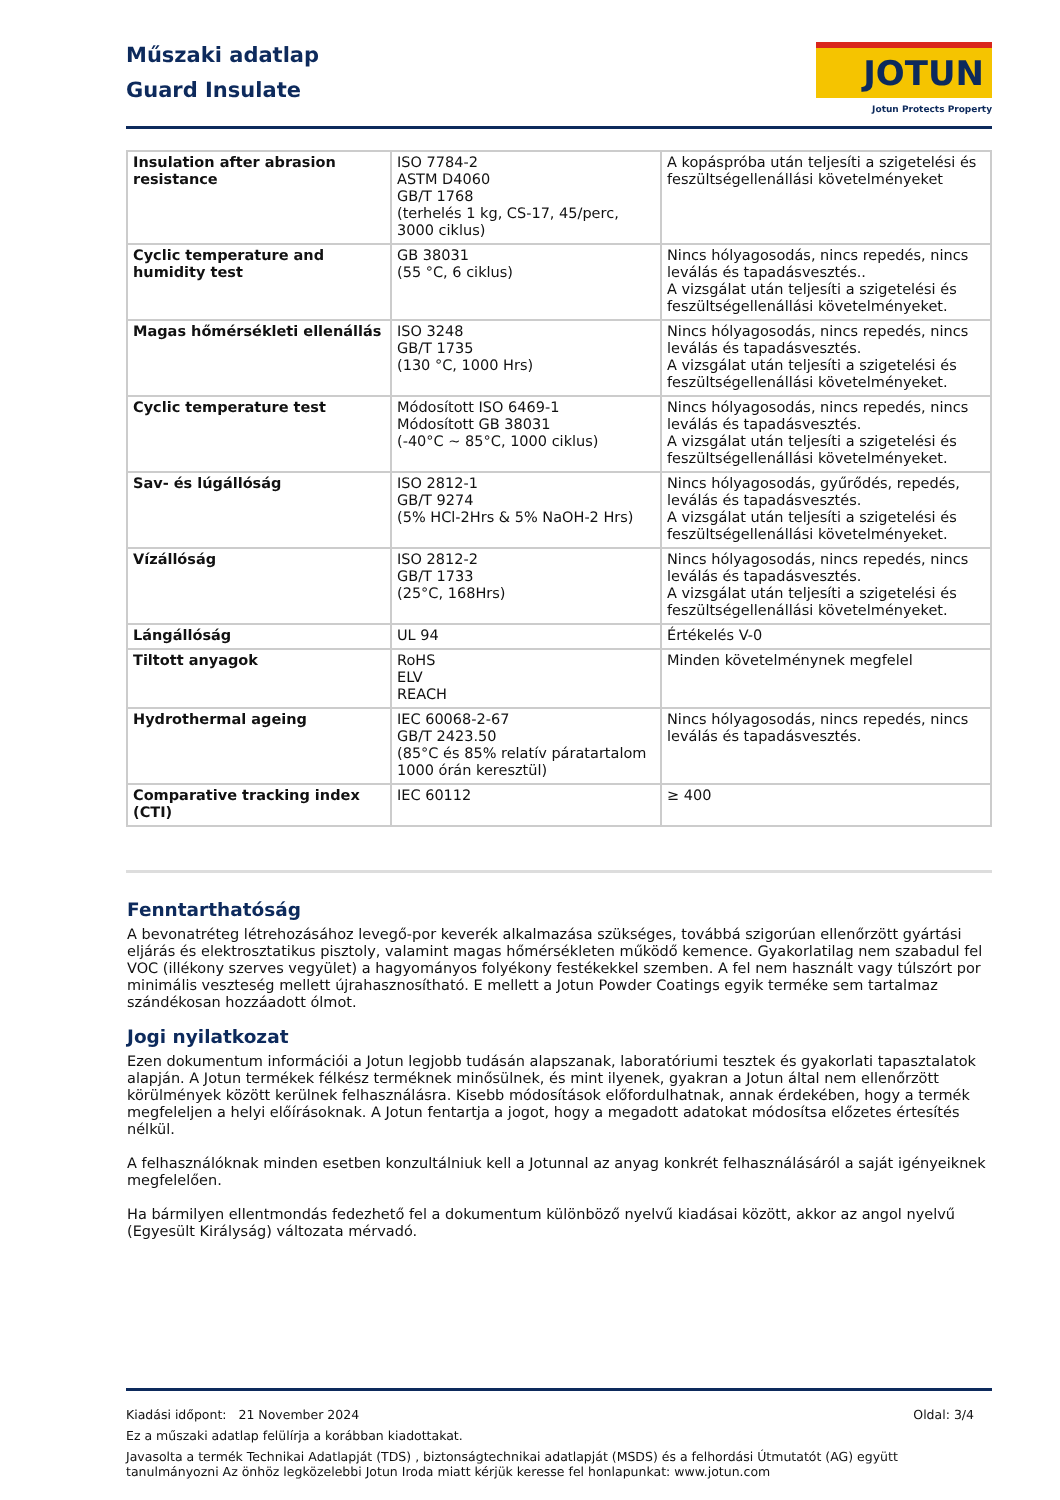Műszaki adatlap
Guard Insulate
JOTUN
Jotun Protects Property
| Insulation after abrasion resistance | ISO 7784-2 ASTM D4060 GB/T 1768 (terhelés 1 kg, CS-17, 45/perc, 3000 ciklus) | A kopáspróba után teljesíti a szigetelési és feszültségellenállási követelményeket |
| Cyclic temperature and humidity test | GB 38031 (55 °C, 6 ciklus) | Nincs hólyagosodás, nincs repedés, nincs leválás és tapadásvesztés.. A vizsgálat után teljesíti a szigetelési és feszültségellenállási követelményeket. |
| Magas hőmérsékleti ellenállás | ISO 3248 GB/T 1735 (130 °C, 1000 Hrs) | Nincs hólyagosodás, nincs repedés, nincs leválás és tapadásvesztés. A vizsgálat után teljesíti a szigetelési és feszültségellenállási követelményeket. |
| Cyclic temperature test | Módosított ISO 6469-1 Módosított GB 38031 (-40°C ~ 85°C, 1000 ciklus) | Nincs hólyagosodás, nincs repedés, nincs leválás és tapadásvesztés. A vizsgálat után teljesíti a szigetelési és feszültségellenállási követelményeket. |
| Sav- és lúgállóság | ISO 2812-1 GB/T 9274 (5% HCl-2Hrs & 5% NaOH-2 Hrs) | Nincs hólyagosodás, gyűrődés, repedés, leválás és tapadásvesztés. A vizsgálat után teljesíti a szigetelési és feszültségellenállási követelményeket. |
| Vízállóság | ISO 2812-2 GB/T 1733 (25°C, 168Hrs) | Nincs hólyagosodás, nincs repedés, nincs leválás és tapadásvesztés. A vizsgálat után teljesíti a szigetelési és feszültségellenállási követelményeket. |
| Lángállóság | UL 94 | Értékelés V-0 |
| Tiltott anyagok | RoHS ELV REACH | Minden követelménynek megfelel |
| Hydrothermal ageing | IEC 60068-2-67 GB/T 2423.50 (85°C és 85% relatív páratartalom 1000 órán keresztül) | Nincs hólyagosodás, nincs repedés, nincs leválás és tapadásvesztés. |
| Comparative tracking index (CTI) | IEC 60112 | ≥ 400 |
Fenntarthatóság
A bevonatréteg létrehozásához levegő-por keverék alkalmazása szükséges, továbbá szigorúan ellenőrzött gyártási eljárás és elektrosztatikus pisztoly, valamint magas hőmérsékleten működő kemence. Gyakorlatilag nem szabadul fel VOC (illékony szerves vegyület) a hagyományos folyékony festékekkel szemben. A fel nem használt vagy túlszórt por minimális veszteség mellett újrahasznosítható. E mellett a Jotun Powder Coatings egyik terméke sem tartalmaz szándékosan hozzáadott ólmot.
Jogi nyilatkozat
Ezen dokumentum információi a Jotun legjobb tudásán alapszanak, laboratóriumi tesztek és gyakorlati tapasztalatok alapján. A Jotun termékek félkész terméknek minősülnek, és mint ilyenek, gyakran a Jotun által nem ellenőrzött körülmények között kerülnek felhasználásra. Kisebb módosítások előfordulhatnak, annak érdekében, hogy a termék megfeleljen a helyi előírásoknak. A Jotun fentartja a jogot, hogy a megadott adatokat módosítsa előzetes értesítés nélkül.
A felhasználóknak minden esetben konzultálniuk kell a Jotunnal az anyag konkrét felhasználásáról a saját igényeiknek megfelelően.
Ha bármilyen ellentmondás fedezhető fel a dokumentum különböző nyelvű kiadásai között, akkor az angol nyelvű (Egyesült Királyság) változata mérvadó.
Oldal: 3/4 Kiadási időpont: 21 November 2024
Ez a műszaki adatlap felülírja a korábban kiadottakat.
Javasolta a termék Technikai Adatlapját (TDS) , biztonságtechnikai adatlapját (MSDS) és a felhordási Útmutatót (AG) együtt tanulmányozni Az önhöz legközelebbi Jotun Iroda miatt kérjük keresse fel honlapunkat: www.jotun.com